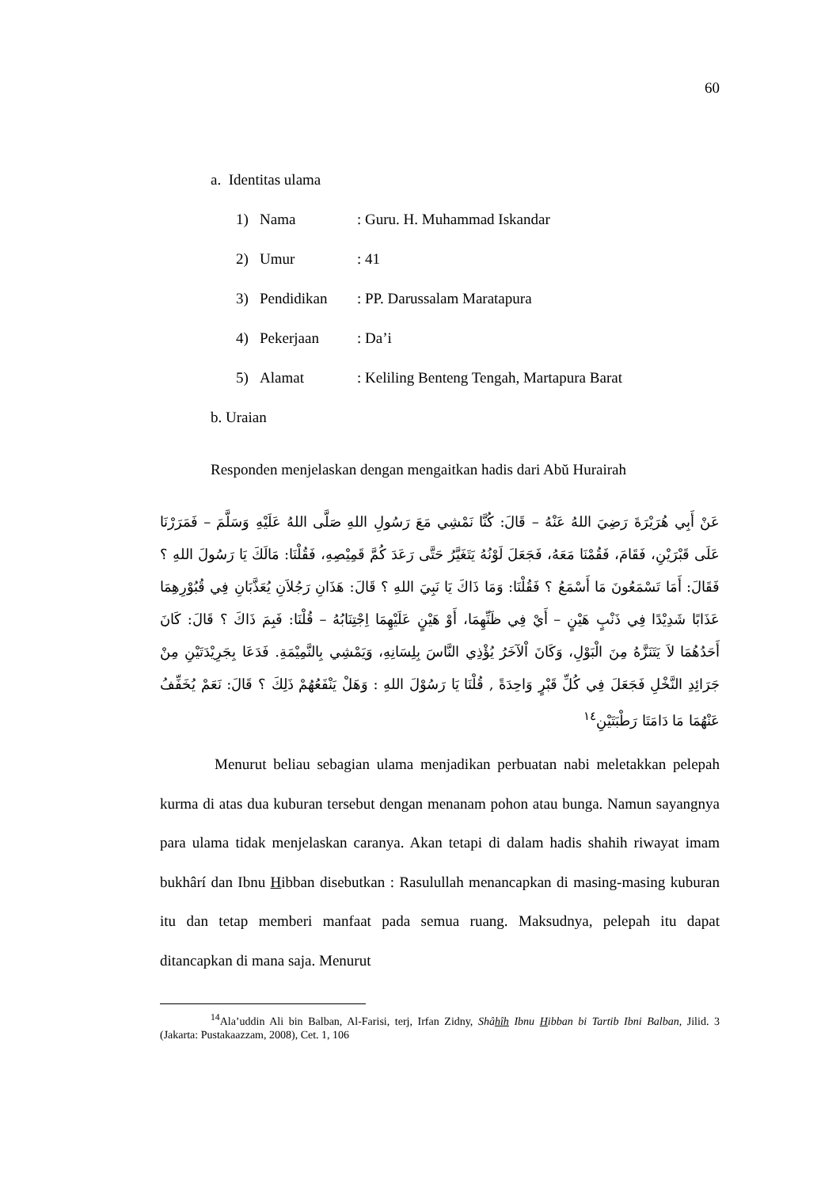60
a. Identitas ulama
1) Nama: Guru. H. Muhammad Iskandar
2) Umur: 41
3) Pendidikan: PP. Darussalam Maratapura
4) Pekerjaan: Da’i
5) Alamat: Keliling Benteng Tengah, Martapura Barat
b. Uraian
Responden menjelaskan dengan mengaitkan hadis dari Abŭ Hurairah
عَنْ أَبِي هُرَيْرَةَ رَضِيَ اللهُ عَنْهُ – قَالَ: كُنَّا نَمْشِي مَعَ رَسُولِ اللهِ صَلَّى اللهُ عَلَيْهِ وَسَلَّمَ – فَمَرَرْنَا عَلَى قَبْرَيْنِ، فَقَامَ، فَقُمْنَا مَعَهُ، فَجَعَلَ لَوْنُهُ يَتَغَيَّرُ حَتَّى رَعَدَ كُمَّ قَمِيْصِهِ، فَقُلْنَا: مَالَكَ يَا رَسُولَ اللهِ ؟ فَقَالَ: أَمَا تَسْمَعُونَ مَا أَسْمَعُ ؟ فَقُلْنَا: وَمَا ذَاكَ يَا نَبِيَ اللهِ ؟ قَالَ: هَذَانِ رَجُلاَنِ يُعَذَّبَانِ فِي قُبُوْرِهِمَا عَذَابًا شَدِيْدًا فِي ذَنْبٍ هَيْنٍ – أَيْ فِي ظَنِّهِمَا، أَوْ هَيْنٍ عَلَيْهِمَا اِجْتِنَابُهُ – قُلْنَا: فَبِمَ ذَاكَ ؟ قَالَ: كَانَ أَحَدُهُمَا لاَ يَتَنَزَّهُ مِنَ الْبَوْلِ، وَكَانَ اْلآخَرُ يُؤْذِي النَّاسَ بِلِسَانِهِ، وَيَمْشِي بِالنَّمِيْمَةِ. فَدَعَا بِجَرِيْدَتَيْنِ مِنْ جَرَائِدِ النَّخْلِ فَجَعَلَ فِي كُلِّ قَبْرٍ وَاحِدَةً , قُلْنَا يَا رَسُوْلَ اللهِ : وَهَلْ يَنْفَعُهُمْ ذَلِكَ ؟ قَالَ: نَعَمْ يُخَفِّفُ عَنْهُمَا مَا دَامَتَا رَطْبَتَيْنِ<sup>١٤</sup>
Menurut beliau sebagian ulama menjadikan perbuatan nabi meletakkan pelepah kurma di atas dua kuburan tersebut dengan menanam pohon atau bunga. Namun sayangnya para ulama tidak menjelaskan caranya. Akan tetapi di dalam hadis shahih riwayat imam bukhârí dan Ibnu Hibban disebutkan : Rasulullah menancapkan di masing-masing kuburan itu dan tetap memberi manfaat pada semua ruang. Maksudnya, pelepah itu dapat ditancapkan di mana saja. Menurut
<sup>14</sup> Ala’uddin Ali bin Balban, Al-Farisi, terj, Irfan Zidny, Shâhî h Ibnu Hibban bi Tartib Ibni Balban, Jilid. 3 (Jakarta: Pustakaazzam, 2008), Cet. 1, 106